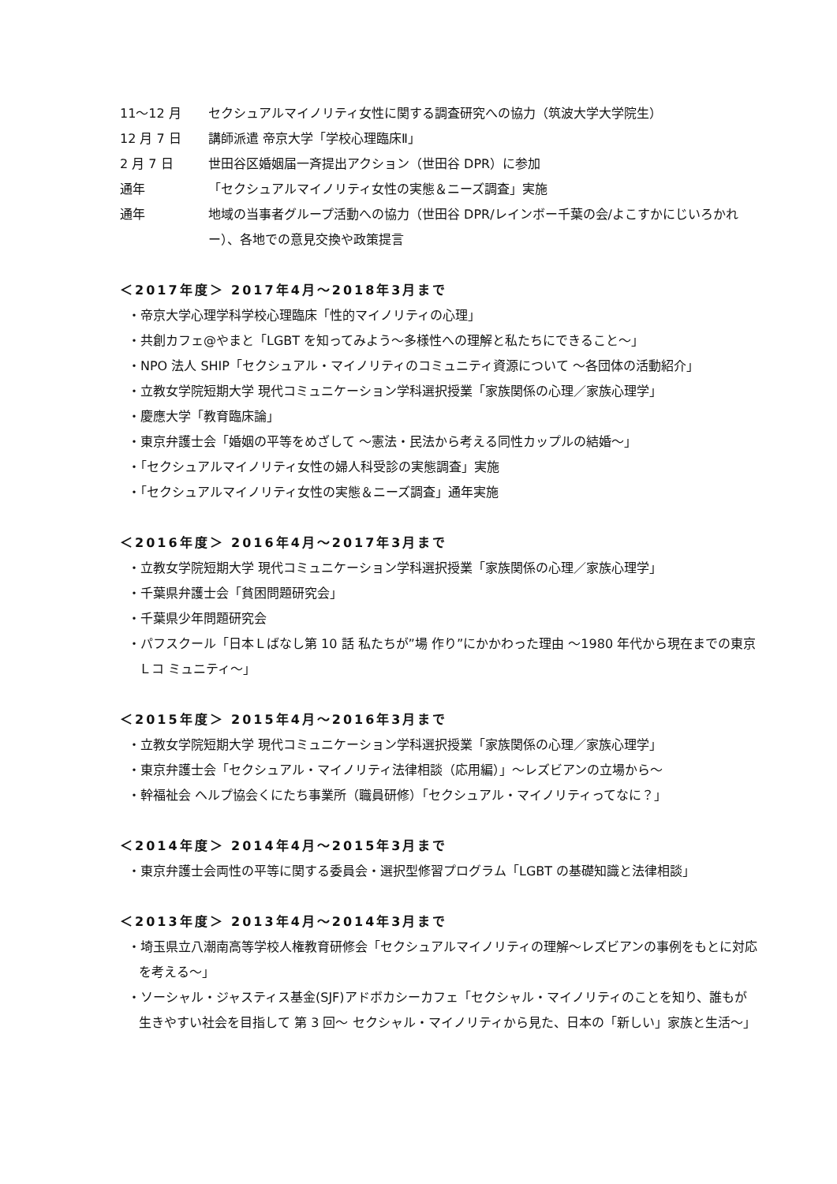11～12 月 セクシュアルマイノリティ女性に関する調査研究への協力（筑波大学大学院生）
12 月 7 日 講師派遣 帝京大学「学校心理臨床Ⅱ」
2 月 7 日 世田谷区婚姻届一斉提出アクション（世田谷 DPR）に参加
通年 「セクシュアルマイノリティ女性の実態＆ニーズ調査」実施
通年 地域の当事者グループ活動への協力（世田谷 DPR/レインボー千葉の会/よこすかにじいろかれー）、各地での意見交換や政策提言
＜2017年度＞ 2017年4月～2018年3月まで
・帝京大学心理学科学校心理臨床「性的マイノリティの心理」
・共創カフェ@やまと「LGBT を知ってみよう～多様性への理解と私たちにできること～」
・NPO 法人 SHIP「セクシュアル・マイノリティのコミュニティ資源について ～各団体の活動紹介」
・立教女学院短期大学 現代コミュニケーション学科選択授業「家族関係の心理／家族心理学」
・慶應大学「教育臨床論」
・東京弁護士会「婚姻の平等をめざして ～憲法・民法から考える同性カップルの結婚～」
・「セクシュアルマイノリティ女性の婦人科受診の実態調査」実施
・「セクシュアルマイノリティ女性の実態＆ニーズ調査」通年実施
＜2016年度＞ 2016年4月～2017年3月まで
・立教女学院短期大学 現代コミュニケーション学科選択授業「家族関係の心理／家族心理学」
・千葉県弁護士会「貧困問題研究会」
・千葉県少年問題研究会
・パフスクール「日本Ｌばなし第 10 話 私たちが”場 作り”にかかわった理由 ～1980 年代から現在までの東京Ｌコ ミュニティ～」
＜2015年度＞ 2015年4月～2016年3月まで
・立教女学院短期大学 現代コミュニケーション学科選択授業「家族関係の心理／家族心理学」
・東京弁護士会「セクシュアル・マイノリティ法律相談（応用編）」～レズビアンの立場から～
・幹福祉会 ヘルプ協会くにたち事業所（職員研修）「セクシュアル・マイノリティってなに？」
＜2014年度＞ 2014年4月～2015年3月まで
・東京弁護士会両性の平等に関する委員会・選択型修習プログラム「LGBT の基礎知識と法律相談」
＜2013年度＞ 2013年4月～2014年3月まで
・埼玉県立八潮南高等学校人権教育研修会「セクシュアルマイノリティの理解～レズビアンの事例をもとに対応を考える～」
・ソーシャル・ジャスティス基金(SJF)アドボカシーカフェ「セクシャル・マイノリティのことを知り、誰もが生きやすい社会を目指して 第 3 回～ セクシャル・マイノリティから見た、日本の「新しい」家族と生活～」